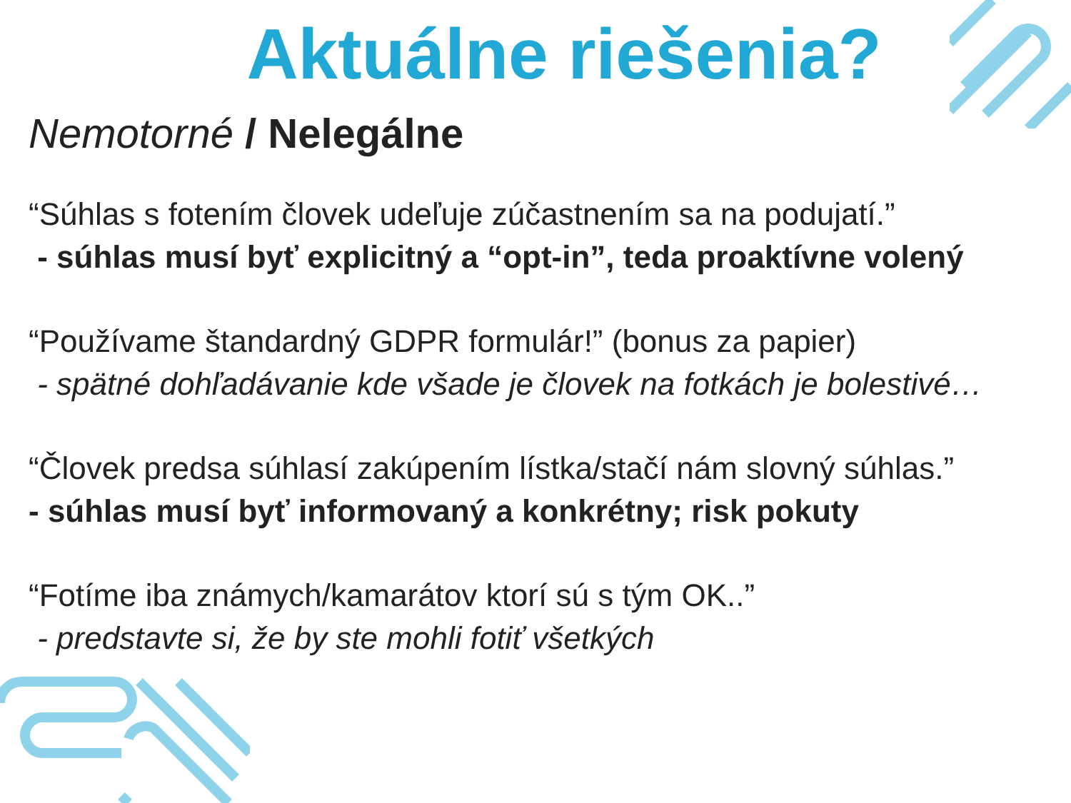Aktuálne riešenia?
Nemotorné / Nelegálne
“Súhlas s fotením človek udeľuje zúčastnením sa na podujatí.”
- súhlas musí byť explicitný a “opt-in”, teda proaktívne volený
“Používame štandardný GDPR formulár!” (bonus za papier)
- spätné dohľadávanie kde všade je človek na fotkách je bolestivé…
“Človek predsa súhlasí zakúpením lístka/stačí nám slovný súhlas.”
- súhlas musí byť informovaný a konkrétny; risk pokuty
“Fotíme iba známych/kamarátov ktorí sú s tým OK..”
- predstavte si, že by ste mohli fotiť všetkých